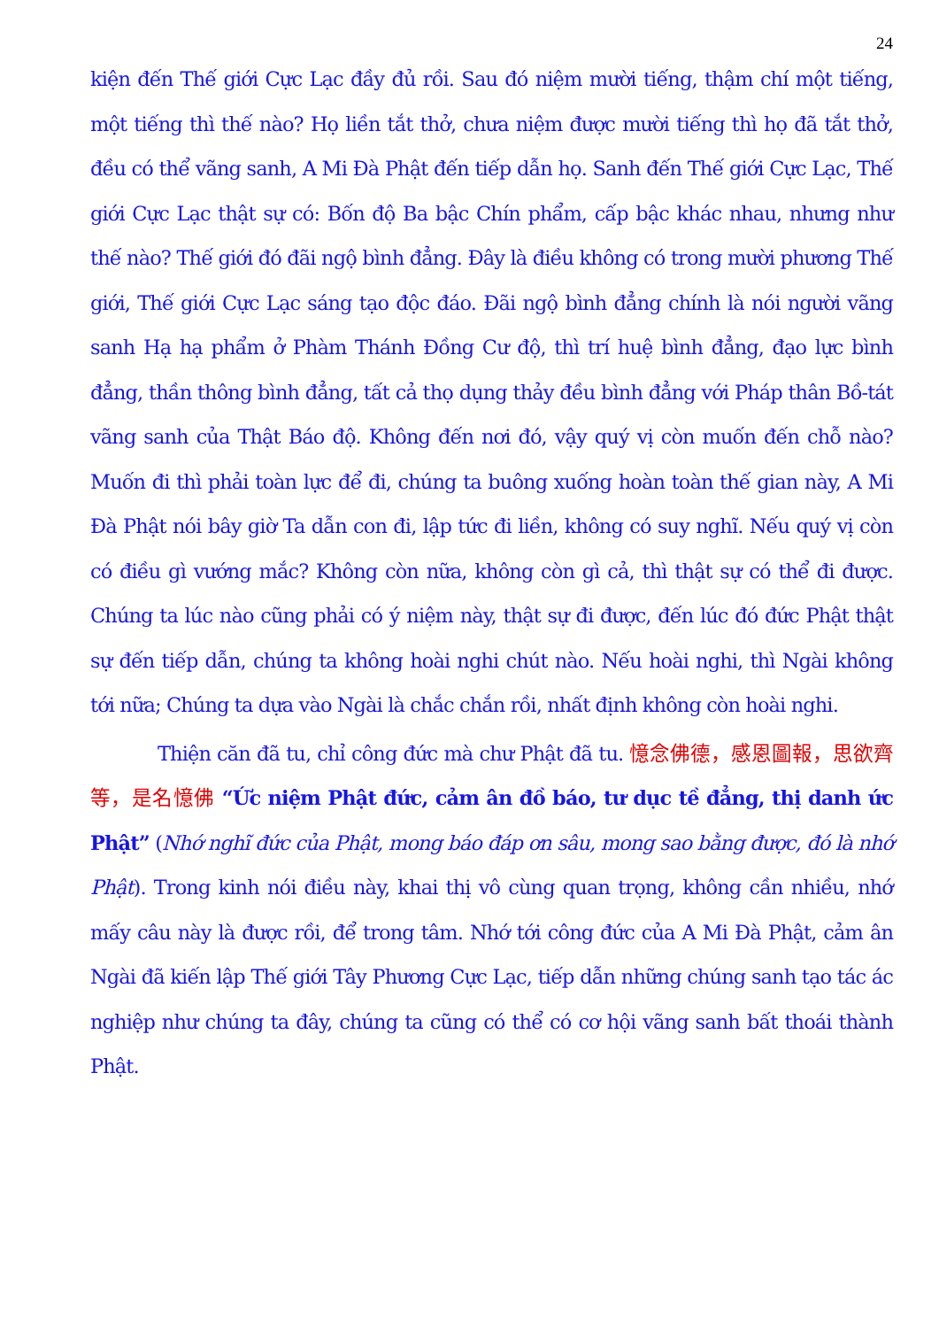24
kiện đến Thế giới Cực Lạc đầy đủ rồi. Sau đó niệm mười tiếng, thậm chí một tiếng, một tiếng thì thế nào? Họ liền tắt thở, chưa niệm được mười tiếng thì họ đã tắt thở, đều có thể vãng sanh, A Mi Đà Phật đến tiếp dẫn họ. Sanh đến Thế giới Cực Lạc, Thế giới Cực Lạc thật sự có: Bốn độ Ba bậc Chín phẩm, cấp bậc khác nhau, nhưng như thế nào? Thế giới đó đãi ngộ bình đẳng. Đây là điều không có trong mười phương Thế giới, Thế giới Cực Lạc sáng tạo độc đáo. Đãi ngộ bình đẳng chính là nói người vãng sanh Hạ hạ phẩm ở Phàm Thánh Đồng Cư độ, thì trí huệ bình đẳng, đạo lực bình đẳng, thần thông bình đẳng, tất cả thọ dụng thảy đều bình đẳng với Pháp thân Bồ-tát vãng sanh của Thật Báo độ. Không đến nơi đó, vậy quý vị còn muốn đến chỗ nào? Muốn đi thì phải toàn lực để đi, chúng ta buông xuống hoàn toàn thế gian này, A Mi Đà Phật nói bây giờ Ta dẫn con đi, lập tức đi liền, không có suy nghĩ. Nếu quý vị còn có điều gì vướng mắc? Không còn nữa, không còn gì cả, thì thật sự có thể đi được. Chúng ta lúc nào cũng phải có ý niệm này, thật sự đi được, đến lúc đó đức Phật thật sự đến tiếp dẫn, chúng ta không hoài nghi chút nào. Nếu hoài nghi, thì Ngài không tới nữa; Chúng ta dựa vào Ngài là chắc chắn rồi, nhất định không còn hoài nghi.
Thiện căn đã tu, chỉ công đức mà chư Phật đã tu. 憶念佛德，感恩圖報，思欲齊等，是名憶佛 “Ức niệm Phật đức, cảm ân đồ báo, tư dục tề đẳng, thị danh ức Phật” (Nhớ nghĩ đức của Phật, mong báo đáp ơn sâu, mong sao bằng được, đó là nhớ Phật). Trong kinh nói điều này, khai thị vô cùng quan trọng, không cần nhiều, nhớ mấy câu này là được rồi, để trong tâm. Nhớ tới công đức của A Mi Đà Phật, cảm ân Ngài đã kiến lập Thế giới Tây Phương Cực Lạc, tiếp dẫn những chúng sanh tạo tác ác nghiệp như chúng ta đây, chúng ta cũng có thể có cơ hội vãng sanh bất thoái thành Phật.